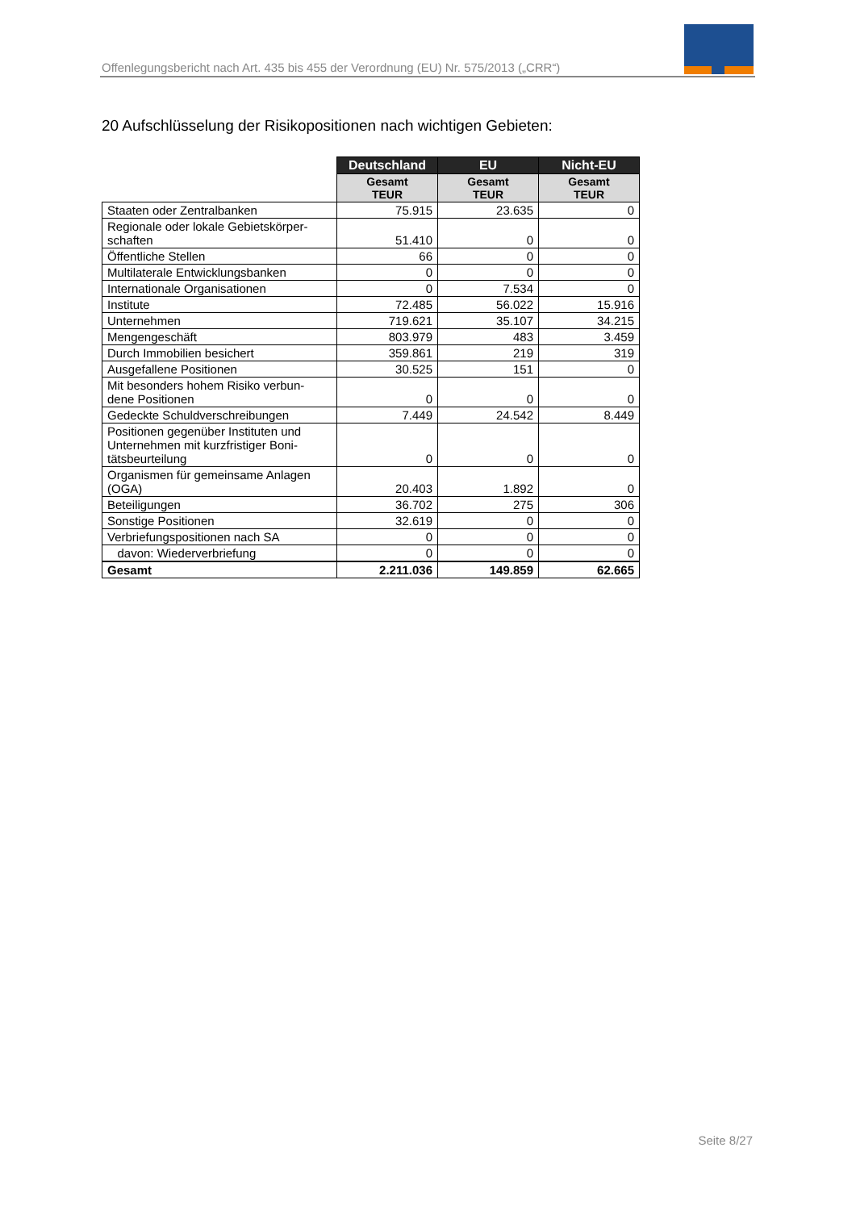Offenlegungsbericht nach Art. 435 bis 455 der Verordnung (EU) Nr. 575/2013 („CRR“)
20 Aufschlüsselung der Risikopositionen nach wichtigen Gebieten:
| | Deutschland | EU | Nicht-EU |
| --- | --- | --- | --- |
| | Gesamt TEUR | Gesamt TEUR | Gesamt TEUR |
| Staaten oder Zentralbanken | 75.915 | 23.635 | 0 |
| Regionale oder lokale Gebietskörper- schaften | 51.410 | 0 | 0 |
| Öffentliche Stellen | 66 | 0 | 0 |
| Multilaterale Entwicklungsbanken | 0 | 0 | 0 |
| Internationale Organisationen | 0 | 7.534 | 0 |
| Institute | 72.485 | 56.022 | 15.916 |
| Unternehmen | 719.621 | 35.107 | 34.215 |
| Mengengeschäft | 803.979 | 483 | 3.459 |
| Durch Immobilien besichert | 359.861 | 219 | 319 |
| Ausgefallene Positionen | 30.525 | 151 | 0 |
| Mit besonders hohem Risiko verbun- dene Positionen | 0 | 0 | 0 |
| Gedeckte Schuldverschreibungen | 7.449 | 24.542 | 8.449 |
| Positionen gegenüber Instituten und Unternehmen mit kurzfristiger Boni- tätsbeurteilung | 0 | 0 | 0 |
| Organismen für gemeinsame Anlagen (OGA) | 20.403 | 1.892 | 0 |
| Beteiligungen | 36.702 | 275 | 306 |
| Sonstige Positionen | 32.619 | 0 | 0 |
| Verbriefungspositionen nach SA | 0 | 0 | 0 |
| davon: Wiederverbriefung | 0 | 0 | 0 |
| Gesamt | 2.211.036 | 149.859 | 62.665 |
Seite 8/27